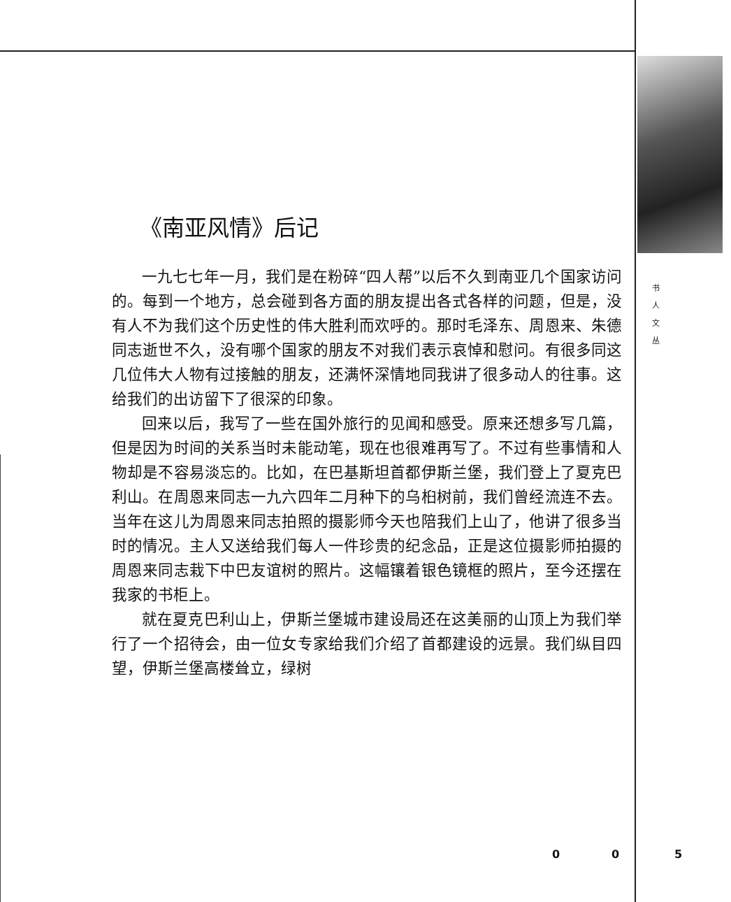《南亚风情》后记
一九七七年一月，我们是在粉碎“四人帮”以后不久到南亚几个国家访问的。每到一个地方，总会碰到各方面的朋友提出各式各样的问题，但是，没有人不为我们这个历史性的伟大胜利而欢呼的。那时毛泽东、周恩来、朱德同志逝世不久，没有哪个国家的朋友不对我们表示哀悼和慰问。有很多同这几位伟大人物有过接触的朋友，还满怀深情地同我讲了很多动人的往事。这给我们的出访留下了很深的印象。
回来以后，我写了一些在国外旅行的见闻和感受。原来还想多写几篇，但是因为时间的关系当时未能动笔，现在也很难再写了。不过有些事情和人物却是不容易淡忘的。比如，在巴基斯坦首都伊斯兰堡，我们登上了夏克巴利山。在周恩来同志一九六四年二月种下的乌桕树前，我们曾经流连不去。当年在这儿为周恩来同志拍照的摄影师今天也陪我们上山了，他讲了很多当时的情况。主人又送给我们每人一件珍贵的纪念品，正是这位摄影师拍摄的周恩来同志栽下中巴友谊树的照片。这幅镶着银色镜框的照片，至今还摆在我家的书柜上。
就在夏克巴利山上，伊斯兰堡城市建设局还在这美丽的山顶上为我们举行了一个招待会，由一位女专家给我们介绍了首都建设的远景。我们纵目四望，伊斯兰堡高楼耸立，绿树
书
人
文
丛
0 0 5